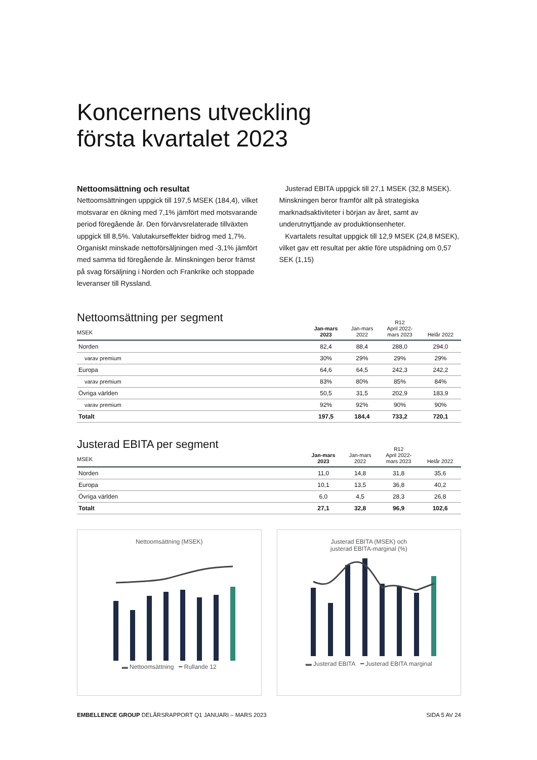Koncernens utveckling
första kvartalet 2023
Nettoomsättning och resultat
Nettoomsättningen uppgick till 197,5 MSEK (184,4), vilket motsvarar en ökning med 7,1% jämfört med motsvarande period föregående år. Den förvärvsrelaterade tillväxten uppgick till 8,5%. Valutakurseffekter bidrog med 1,7%. Organiskt minskade nettoförsäljningen med -3,1% jämfört med samma tid föregående år. Minskningen beror främst på svag försäljning i Norden och Frankrike och stoppade leveranser till Ryssland.
Justerad EBITA uppgick till 27,1 MSEK (32,8 MSEK). Minskningen beror framför allt på strategiska marknadsaktiviteter i början av året, samt av underutnyttjande av produktionsenheter.
Kvartalets resultat uppgick till 12,9 MSEK (24,8 MSEK), vilket gav ett resultat per aktie före utspädning om 0,57 SEK (1,15)
| Nettoomsättning per segment MSEK | Jan-mars 2023 | Jan-mars 2022 | R12 April 2022- mars 2023 | Helår 2022 |
| --- | --- | --- | --- | --- |
| Norden | 82,4 | 88,4 | 288,0 | 294,0 |
| varav premium | 30% | 29% | 29% | 29% |
| Europa | 64,6 | 64,5 | 242,3 | 242,2 |
| varav premium | 83% | 80% | 85% | 84% |
| Övriga världen | 50,5 | 31,5 | 202,9 | 183,9 |
| varav premium | 92% | 92% | 90% | 90% |
| Totalt | 197,5 | 184,4 | 733,2 | 720,1 |
| Justerad EBITA per segment MSEK | Jan-mars 2023 | Jan-mars 2022 | R12 April 2022- mars 2023 | Helår 2022 |
| --- | --- | --- | --- | --- |
| Norden | 11,0 | 14,8 | 31,8 | 35,6 |
| Europa | 10,1 | 13,5 | 36,8 | 40,2 |
| Övriga världen | 6,0 | 4,5 | 28,3 | 26,8 |
| Totalt | 27,1 | 32,8 | 96,9 | 102,6 |
Nettoomsättning (MSEK)
▬ Nettoomsättning ━ Rullande 12
Justerad EBITA (MSEK) och
justerad EBITA-marginal (%)
▬ Justerad EBITA ━ Justerad EBITA marginal
EMBELLENCE GROUP DELÅRSRAPPORT Q1 JANUARI – MARS 2023 SIDA 5 AV 24